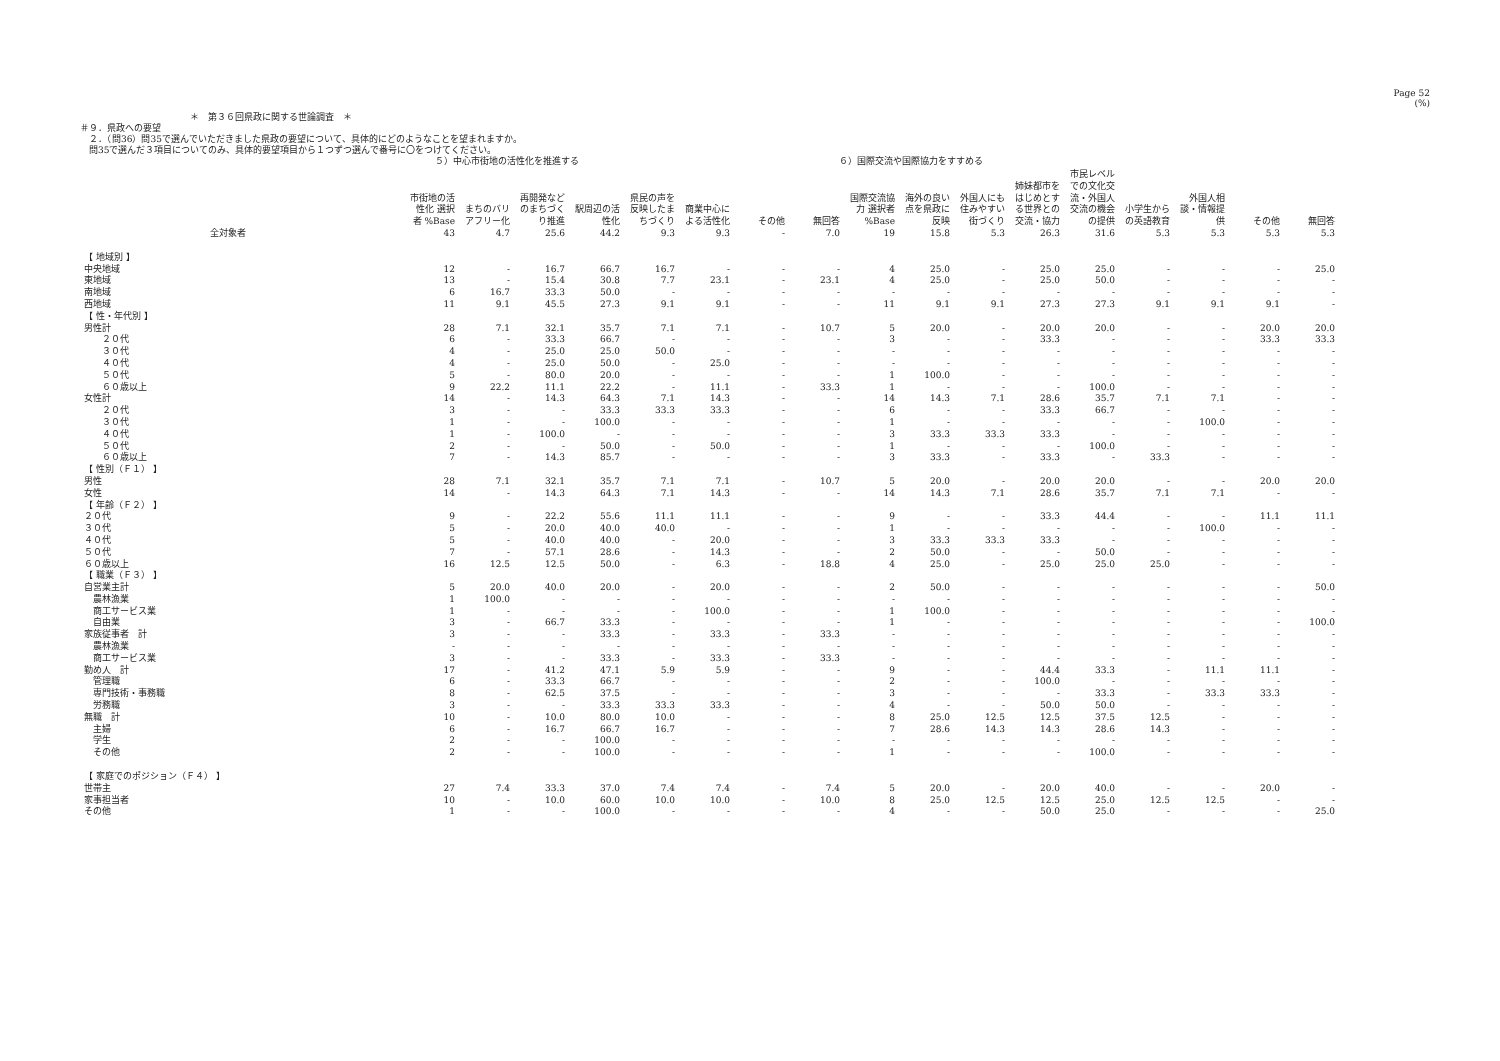Page 52
(%)
＊　第３６回県政に関する世論調査　＊
＃９．県政への要望
　２．（問36）問35で選んでいただきました県政の要望について、具体的にどのようなことを望まれますか。
　問35で選んだ３項目についてのみ、具体的要望項目から１つずつ選んで番号に〇をつけてください。
５）中心市街地の活性化を推進する ６）国際交流や国際協力をすすめる
| | 市街地の活性化 選択者 %Base | まちのバリアフリー化 | 再開発などのまちづくり推進 | 駅周辺の活性化 | 県民の声を反映したまちづくり | 商業中心による活性化 | その他 | 無回答 | 国際交流協力 選択者 %Base | 海外の良い点を県政に反映 | 外国人にも住みやすい街づくり | 姉妹都市をはじめとする世界との交流・協力 | 市民レベルでの文化交流・外国人交流の機会の提供 | 小学生からの英語教育 | 外国人相談・情報提供 | その他 | 無回答 |
| --- | --- | --- | --- | --- | --- | --- | --- | --- | --- | --- | --- | --- | --- | --- | --- | --- | --- |
| 全対象者 | 43 | 4.7 | 25.6 | 44.2 | 9.3 | 9.3 | - | 7.0 | 19 | 15.8 | 5.3 | 26.3 | 31.6 | 5.3 | 5.3 | 5.3 | 5.3 |
| 【 地域別 】 | | | | | | | | | | | | | | | | | |
| 中央地域 | 12 | - | 16.7 | 66.7 | 16.7 | - | - | - | 4 | 25.0 | - | 25.0 | 25.0 | - | - | - | 25.0 |
| 東地域 | 13 | - | 15.4 | 30.8 | 7.7 | 23.1 | - | 23.1 | 4 | 25.0 | - | 25.0 | 50.0 | - | - | - | - |
| 南地域 | 6 | 16.7 | 33.3 | 50.0 | - | - | - | - | - | - | - | - | - | - | - | - | - |
| 西地域 | 11 | 9.1 | 45.5 | 27.3 | 9.1 | 9.1 | - | - | 11 | 9.1 | 9.1 | 27.3 | 27.3 | 9.1 | 9.1 | 9.1 | - |
| 【 性・年代別 】 | | | | | | | | | | | | | | | | | |
| 男性計 | 28 | 7.1 | 32.1 | 35.7 | 7.1 | 7.1 | - | 10.7 | 5 | 20.0 | - | 20.0 | 20.0 | - | - | 20.0 | 20.0 |
| ２０代 | 6 | - | 33.3 | 66.7 | - | - | - | - | 3 | - | - | 33.3 | - | - | - | 33.3 | 33.3 |
| ３０代 | 4 | - | 25.0 | 25.0 | 50.0 | - | - | - | - | - | - | - | - | - | - | - | - |
| ４０代 | 4 | - | 25.0 | 50.0 | - | 25.0 | - | - | - | - | - | - | - | - | - | - | - |
| ５０代 | 5 | - | 80.0 | 20.0 | - | - | - | - | 1 | 100.0 | - | - | - | - | - | - | - |
| ６０歳以上 | 9 | 22.2 | 11.1 | 22.2 | - | 11.1 | - | 33.3 | 1 | - | - | - | 100.0 | - | - | - | - |
| 女性計 | 14 | - | 14.3 | 64.3 | 7.1 | 14.3 | - | - | 14 | 14.3 | 7.1 | 28.6 | 35.7 | 7.1 | 7.1 | - | - |
| ２０代 | 3 | - | - | 33.3 | 33.3 | 33.3 | - | - | 6 | - | - | 33.3 | 66.7 | - | - | - | - |
| ３０代 | 1 | - | - | 100.0 | - | - | - | - | 1 | - | - | - | - | - | 100.0 | - | - |
| ４０代 | 1 | - | 100.0 | - | - | - | - | - | 3 | 33.3 | 33.3 | 33.3 | - | - | - | - | - |
| ５０代 | 2 | - | - | 50.0 | - | 50.0 | - | - | 1 | - | - | - | 100.0 | - | - | - | - |
| ６０歳以上 | 7 | - | 14.3 | 85.7 | - | - | - | - | 3 | 33.3 | - | 33.3 | - | 33.3 | - | - | - |
| 【 性別（Ｆ１） 】 | | | | | | | | | | | | | | | | | |
| 男性 | 28 | 7.1 | 32.1 | 35.7 | 7.1 | 7.1 | - | 10.7 | 5 | 20.0 | - | 20.0 | 20.0 | - | - | 20.0 | 20.0 |
| 女性 | 14 | - | 14.3 | 64.3 | 7.1 | 14.3 | - | - | 14 | 14.3 | 7.1 | 28.6 | 35.7 | 7.1 | 7.1 | - | - |
| 【 年齢（Ｆ２） 】 | | | | | | | | | | | | | | | | | |
| ２０代 | 9 | - | 22.2 | 55.6 | 11.1 | 11.1 | - | - | 9 | - | - | 33.3 | 44.4 | - | - | 11.1 | 11.1 |
| ３０代 | 5 | - | 20.0 | 40.0 | 40.0 | - | - | - | 1 | - | - | - | - | - | 100.0 | - | - |
| ４０代 | 5 | - | 40.0 | 40.0 | - | 20.0 | - | - | 3 | 33.3 | 33.3 | 33.3 | - | - | - | - | - |
| ５０代 | 7 | - | 57.1 | 28.6 | - | 14.3 | - | - | 2 | 50.0 | - | - | 50.0 | - | - | - | - |
| ６０歳以上 | 16 | 12.5 | 12.5 | 50.0 | - | 6.3 | - | 18.8 | 4 | 25.0 | - | 25.0 | 25.0 | 25.0 | - | - | - |
| 【 職業（Ｆ３） 】 | | | | | | | | | | | | | | | | | |
| 自営業主計 | 5 | 20.0 | 40.0 | 20.0 | - | 20.0 | - | - | 2 | 50.0 | - | - | - | - | - | - | 50.0 |
| 農林漁業 | 1 | 100.0 | - | - | - | - | - | - | - | - | - | - | - | - | - | - | - |
| 商工サービス業 | 1 | - | - | - | - | 100.0 | - | - | 1 | 100.0 | - | - | - | - | - | - | - |
| 自由業 | 3 | - | 66.7 | 33.3 | - | - | - | - | 1 | - | - | - | - | - | - | - | 100.0 |
| 家族従事者 計 | 3 | - | - | 33.3 | - | 33.3 | - | 33.3 | - | - | - | - | - | - | - | - | - |
| 農林漁業 | - | - | - | - | - | - | - | - | - | - | - | - | - | - | - | - | - |
| 商工サービス業 | 3 | - | - | 33.3 | - | 33.3 | - | 33.3 | - | - | - | - | - | - | - | - | - |
| 勤め人 計 | 17 | - | 41.2 | 47.1 | 5.9 | 5.9 | - | - | 9 | - | - | 44.4 | 33.3 | - | 11.1 | 11.1 | - |
| 管理職 | 6 | - | 33.3 | 66.7 | - | - | - | - | 2 | - | - | 100.0 | - | - | - | - | - |
| 専門技術・事務職 | 8 | - | 62.5 | 37.5 | - | - | - | - | 3 | - | - | - | 33.3 | - | 33.3 | 33.3 | - |
| 労務職 | 3 | - | - | 33.3 | 33.3 | 33.3 | - | - | 4 | - | - | 50.0 | 50.0 | - | - | - | - |
| 無職 計 | 10 | - | 10.0 | 80.0 | 10.0 | - | - | - | 8 | 25.0 | 12.5 | 12.5 | 37.5 | 12.5 | - | - | - |
| 主婦 | 6 | - | 16.7 | 66.7 | 16.7 | - | - | - | 7 | 28.6 | 14.3 | 14.3 | 28.6 | 14.3 | - | - | - |
| 学生 | 2 | - | - | 100.0 | - | - | - | - | - | - | - | - | - | - | - | - | - |
| その他 | 2 | - | - | 100.0 | - | - | - | - | 1 | - | - | - | 100.0 | - | - | - | - |
| 【 家庭でのポジション（Ｆ４） 】 | | | | | | | | | | | | | | | | | |
| 世帯主 | 27 | 7.4 | 33.3 | 37.0 | 7.4 | 7.4 | - | 7.4 | 5 | 20.0 | - | 20.0 | 40.0 | - | - | 20.0 | - |
| 家事担当者 | 10 | - | 10.0 | 60.0 | 10.0 | 10.0 | - | 10.0 | 8 | 25.0 | 12.5 | 12.5 | 25.0 | 12.5 | 12.5 | - | - |
| その他 | 1 | - | - | 100.0 | - | - | - | - | 4 | - | - | 50.0 | 25.0 | - | - | - | 25.0 |